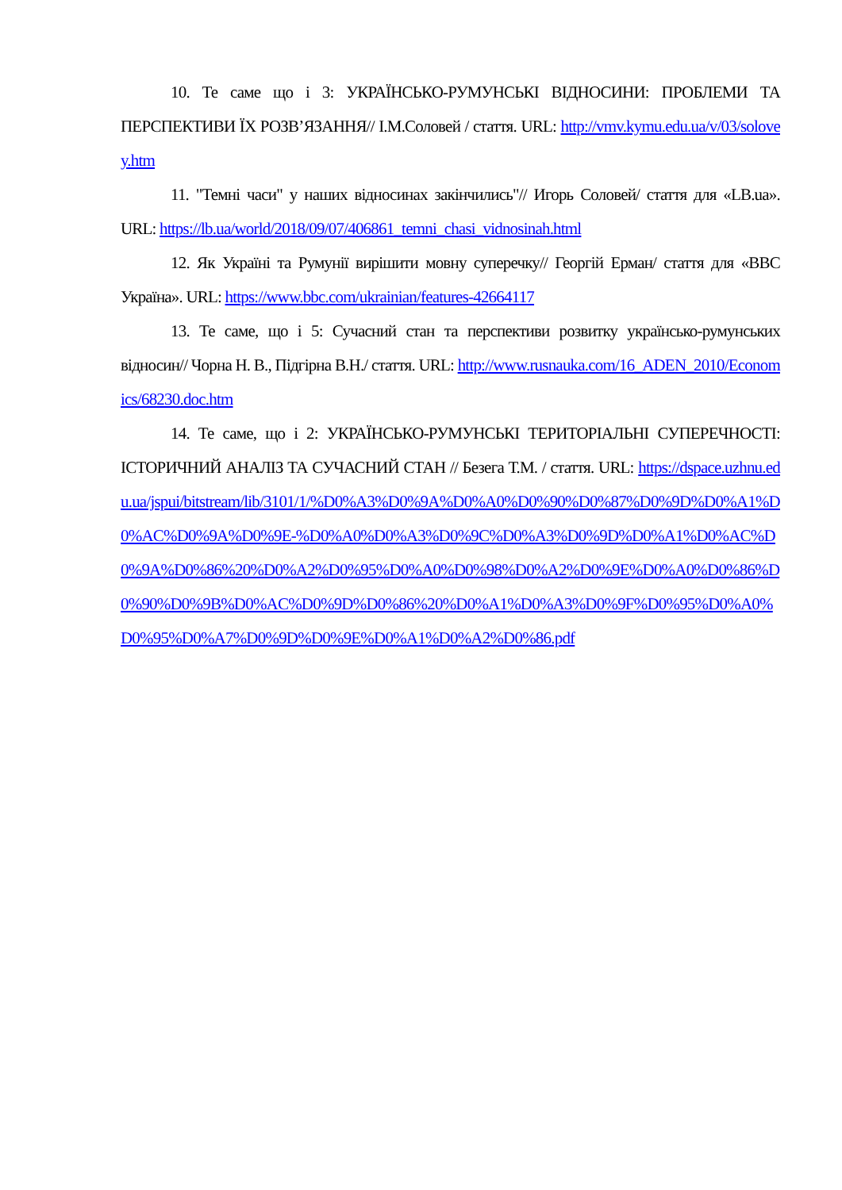10. Те саме що і 3: УКРАЇНСЬКО-РУМУНСЬКІ ВІДНОСИНИ: ПРОБЛЕМИ ТА ПЕРСПЕКТИВИ ЇХ РОЗВ’ЯЗАННЯ// І.М.Соловей / стаття. URL: http://vmv.kymu.edu.ua/v/03/solovey.htm
11. "Темні часи" у наших відносинах закінчились"// Игорь Соловей/ стаття для «LB.ua». URL: https://lb.ua/world/2018/09/07/406861_temni_chasi_vidnosinah.html
12. Як Україні та Румунії вирішити мовну суперечку// Георгій Ерман/ стаття для «BBC Україна». URL: https://www.bbc.com/ukrainian/features-42664117
13. Те саме, що і 5: Сучасний стан та перспективи розвитку українсько-румунських відносин// Чорна Н. В., Підгірна В.Н./ стаття. URL: http://www.rusnauka.com/16_ADEN_2010/Economics/68230.doc.htm
14. Те саме, що і 2: УКРАЇНСЬКО-РУМУНСЬКІ ТЕРИТОРІАЛЬНІ СУПЕРЕЧНОСТІ: ІСТОРИЧНИЙ АНАЛІЗ ТА СУЧАСНИЙ СТАН // Безега Т.М. / стаття. URL: https://dspace.uzhnu.edu.ua/jspui/bitstream/lib/3101/1/%D0%A3%D0%9A%D0%A0%D0%90%D0%87%D0%9D%D0%A1%D0%AC%D0%9A%D0%9E-%D0%A0%D0%A3%D0%9C%D0%A3%D0%9D%D0%A1%D0%AC%D0%9A%D0%86%20%D0%A2%D0%95%D0%A0%D0%98%D0%A2%D0%9E%D0%A0%D0%86%D0%90%D0%9B%D0%AC%D0%9D%D0%86%20%D0%A1%D0%A3%D0%9F%D0%95%D0%A0%D0%95%D0%A7%D0%9D%D0%9E%D0%A1%D0%A2%D0%86.pdf